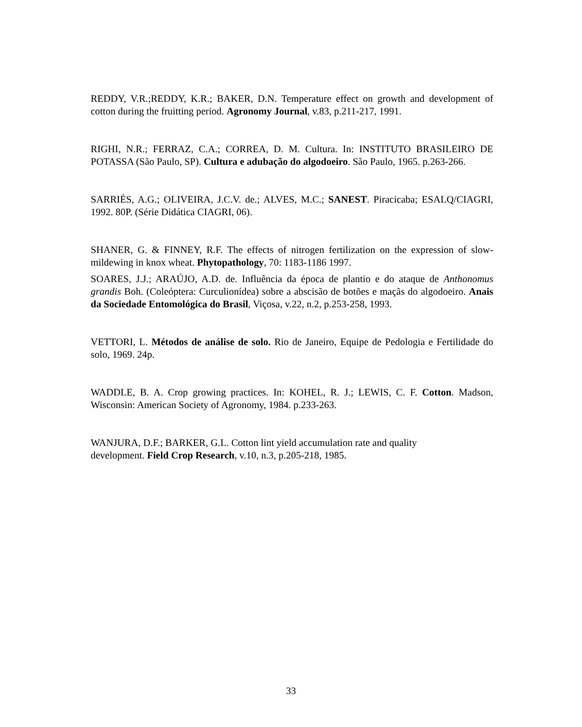REDDY, V.R.;REDDY, K.R.; BAKER, D.N. Temperature effect on growth and development of cotton during the fruitting period. Agronomy Journal, v.83, p.211-217, 1991.
RIGHI, N.R.; FERRAZ, C.A.; CORREA, D. M. Cultura. In: INSTITUTO BRASILEIRO DE POTASSA (São Paulo, SP). Cultura e adubação do algodoeiro. São Paulo, 1965. p.263-266.
SARRIÉS, A.G.; OLIVEIRA, J.C.V. de.; ALVES, M.C.; SANEST. Piracicaba; ESALQ/CIAGRI, 1992. 80P. (Série Didática CIAGRI, 06).
SHANER, G. & FINNEY, R.F. The effects of nitrogen fertilization on the expression of slow-mildewing in knox wheat. Phytopathology, 70: 1183-1186 1997.
SOARES, J.J.; ARAÚJO, A.D. de. Influência da época de plantio e do ataque de Anthonomus grandis Boh. (Coleóptera: Curculionídea) sobre a abscisão de botões e maçãs do algodoeiro. Anais da Sociedade Entomológica do Brasil, Viçosa, v.22, n.2, p.253-258, 1993.
VETTORI, L. Métodos de análise de solo. Rio de Janeiro, Equipe de Pedologia e Fertilidade do solo, 1969. 24p.
WADDLE, B. A. Crop growing practices. In: KOHEL, R. J.; LEWIS, C. F. Cotton. Madson, Wisconsin: American Society of Agronomy, 1984. p.233-263.
WANJURA, D.F.; BARKER, G.L. Cotton lint yield accumulation rate and quality
development. Field Crop Research, v.10, n.3, p.205-218, 1985.
33